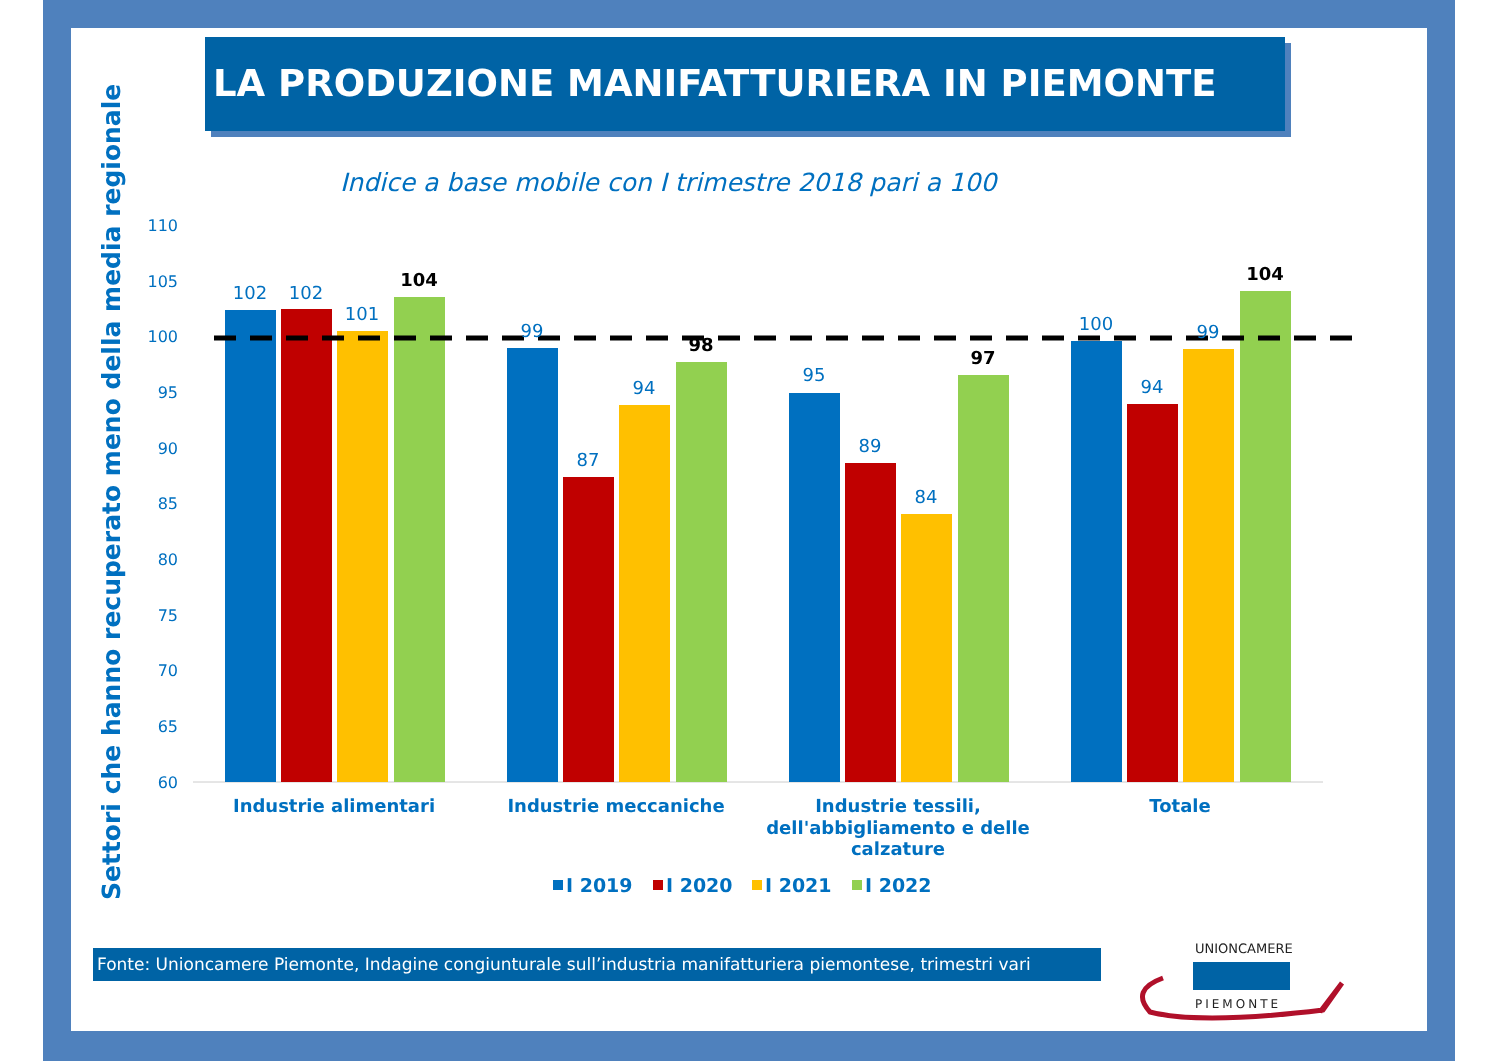LA PRODUZIONE MANIFATTURIERA IN PIEMONTE
Indice a base mobile con I trimestre 2018 pari a 100
Settori che hanno recuperato meno della media regionale
110
105
100
95
90
85
80
75
70
65
60
102
102
101
104
99
87
94
98
95
89
84
97
100
94
99
104
Industrie alimentari
Industrie meccaniche
Industrie tessili,
dell'abbigliamento e delle
calzature
Totale
I 2019
I 2020
I 2021
I 2022
UNIONCAMERE
PIEMONTE
Fonte: Unioncamere Piemonte, Indagine congiunturale sull’industria manifatturiera piemontese, trimestri vari